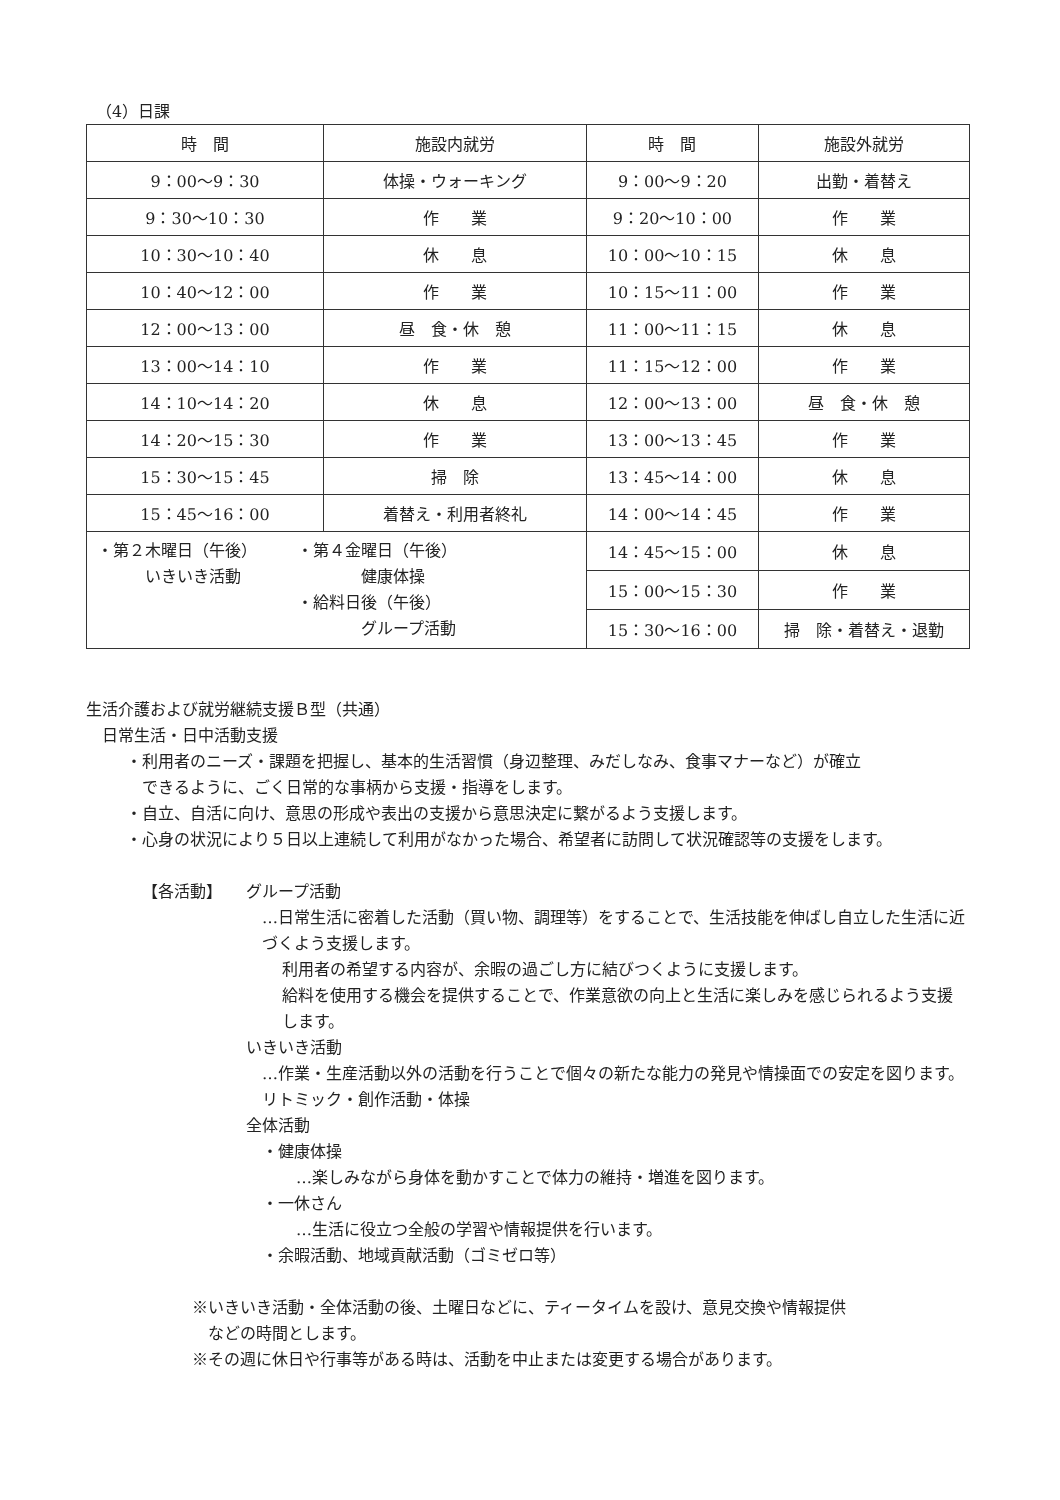（4）日課
| 時 間 | 施設内就労 | 時 間 | 施設外就労 |
| --- | --- | --- | --- |
| 9：00〜9：30 | 体操・ウォーキング | 9：00〜9：20 | 出勤・着替え |
| 9：30〜10：30 | 作 業 | 9：20〜10：00 | 作 業 |
| 10：30〜10：40 | 休 息 | 10：00〜10：15 | 休 息 |
| 10：40〜12：00 | 作 業 | 10：15〜11：00 | 作 業 |
| 12：00〜13：00 | 昼 食・休 憩 | 11：00〜11：15 | 休 息 |
| 13：00〜14：10 | 作 業 | 11：15〜12：00 | 作 業 |
| 14：10〜14：20 | 休 息 | 12：00〜13：00 | 昼 食・休 憩 |
| 14：20〜15：30 | 作 業 | 13：00〜13：45 | 作 業 |
| 15：30〜15：45 | 掃 除 | 13：45〜14：00 | 休 息 |
| 15：45〜16：00 | 着替え・利用者終礼 | 14：00〜14：45 | 作 業 |
| ・第２木曜日（午後） いきいき活動 ・第４金曜日（午後） 健康体操 ・給料日後（午後） グループ活動 | | 14：45〜15：00 | 休 息 |
| | | 15：00〜15：30 | 作 業 |
| | | 15：30〜16：00 | 掃 除・着替え・退勤 |
生活介護および就労継続支援Ｂ型（共通）
日常生活・日中活動支援
・利用者のニーズ・課題を把握し、基本的生活習慣（身辺整理、みだしなみ、食事マナーなど）が確立
　できるように、ごく日常的な事柄から支援・指導をします。
・自立、自活に向け、意思の形成や表出の支援から意思決定に繋がるよう支援します。
・心身の状況により５日以上連続して利用がなかった場合、希望者に訪問して状況確認等の支援をします。
【各活動】 グループ活動
…日常生活に密着した活動（買い物、調理等）をすることで、生活技能を伸ばし自立した生活に近づくよう支援します。
利用者の希望する内容が、余暇の過ごし方に結びつくように支援します。
給料を使用する機会を提供することで、作業意欲の向上と生活に楽しみを感じられるよう支援します。
いきいき活動
…作業・生産活動以外の活動を行うことで個々の新たな能力の発見や情操面での安定を図ります。　　リトミック・創作活動・体操
全体活動
・健康体操
…楽しみながら身体を動かすことで体力の維持・増進を図ります。
・一休さん
…生活に役立つ全般の学習や情報提供を行います。
・余暇活動、地域貢献活動（ゴミゼロ等）
※いきいき活動・全体活動の後、土曜日などに、ティータイムを設け、意見交換や情報提供
　などの時間とします。
※その週に休日や行事等がある時は、活動を中止または変更する場合があります。